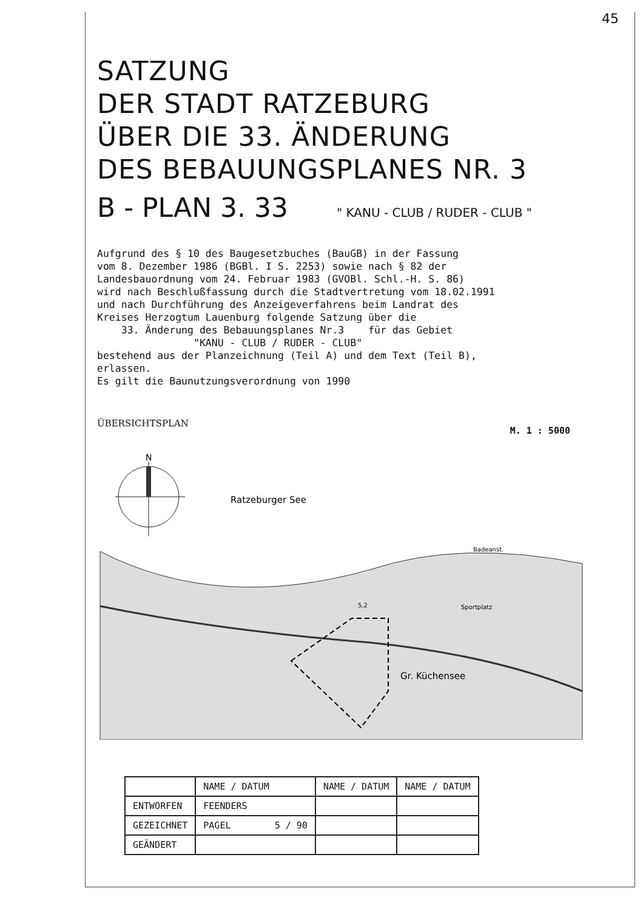45
SATZUNG
DER STADT RATZEBURG
ÜBER DIE 33. ÄNDERUNG
DES BEBAUUNGSPLANES NR. 3
B - PLAN 3. 33 " KANU - CLUB / RUDER - CLUB "
Aufgrund des § 10 des Baugesetzbuches (BauGB) in der Fassung vom 8. Dezember 1986 (BGBl. I S. 2253) sowie nach § 82 der Landesbauordnung vom 24. Februar 1983 (GVOBl. Schl.-H. S. 86) wird nach Beschlußfassung durch die Stadtvertretung vom 18.02.1991 und nach Durchführung des Anzeigeverfahrens beim Landrat des Kreises Herzogtum Lauenburg folgende Satzung über die 33. Änderung des Bebauungsplanes Nr.3 für das Gebiet "KANU - CLUB / RUDER - CLUB" bestehend aus der Planzeichnung (Teil A) und dem Text (Teil B), erlassen. Es gilt die Baunutzungsverordnung von 1990
ÜBERSICHTSPLAN M. 1 : 5000
N
Ratzeburger See
5,2
Sportplatz
Badeanst.
Gr. Küchensee
| | NAME / DATUM | NAME / DATUM | NAME / DATUM |
| --- | --- | --- | --- |
| ENTWORFEN | FEENDERS | | |
| GEZEICHNET | PAGEL 5 / 90 | | |
| GEÄNDERT | | | |